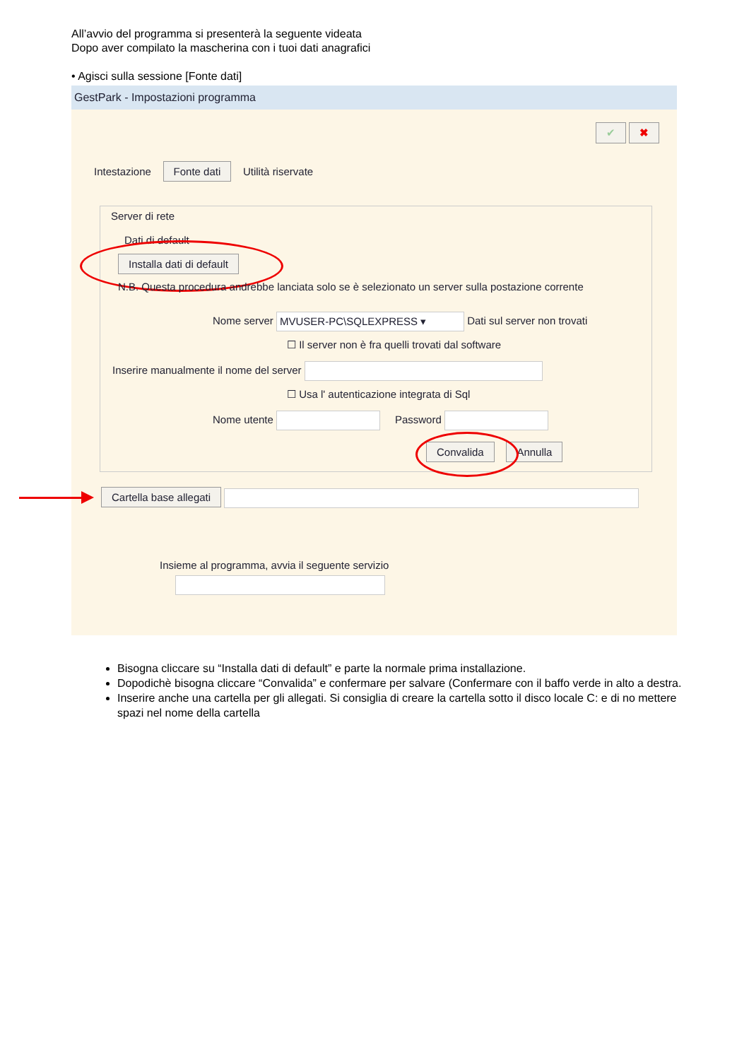All’avvio del programma si presenterà la seguente videata
Dopo aver compilato la mascherina con i tuoi dati anagrafici
• Agisci sulla sessione [Fonte dati]
GestPark - Impostazioni programma
✔ ✖
Intestazione Fonte dati Utilità riservate
Server di rete
Dati di default
Installa dati di default
N.B. Questa procedura andrebbe lanciata solo se è selezionato un server sulla postazione corrente
Nome server MVUSER-PC\SQLEXPRESS ▾ Dati sul server non trovati
☐ Il server non è fra quelli trovati dal software
Inserire manualmente il nome del server
☐ Usa l' autenticazione integrata di Sql
Nome utente Password
Convalida Annulla
Cartella base allegati
Insieme al programma, avvia il seguente servizio
Bisogna cliccare su “Installa dati di default” e parte la normale prima installazione.
Dopodichè bisogna cliccare “Convalida” e confermare per salvare (Confermare con il baffo verde in alto a destra.
Inserire anche una cartella per gli allegati. Si consiglia di creare la cartella sotto il disco locale C: e di no mettere spazi nel nome della cartella